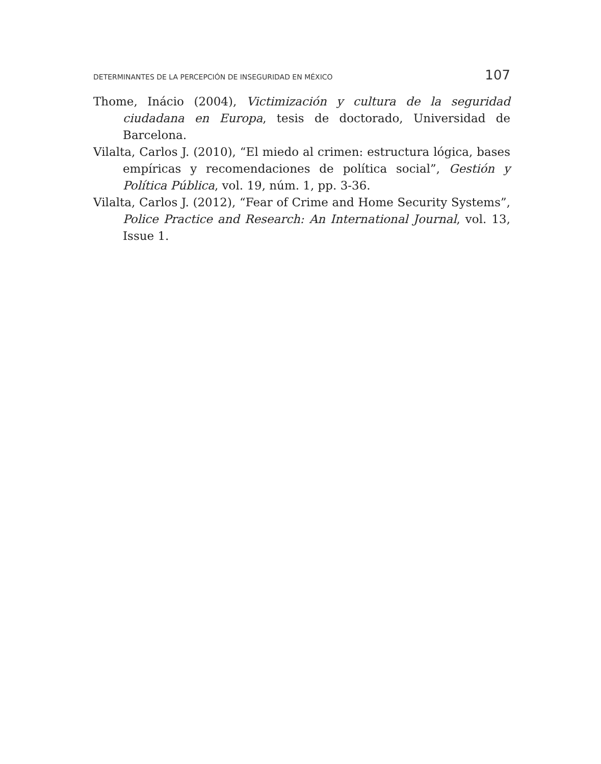DETERMINANTES DE LA PERCEPCIÓN DE INSEGURIDAD EN MÉXICO 107
Thome, Inácio (2004), Victimización y cultura de la seguridad ciudadana en Europa, tesis de doctorado, Universidad de Barcelona.
Vilalta, Carlos J. (2010), “El miedo al crimen: estructura lógica, bases empíricas y recomendaciones de política social”, Gestión y Política Pública, vol. 19, núm. 1, pp. 3-36.
Vilalta, Carlos J. (2012), “Fear of Crime and Home Security Systems”, Police Practice and Research: An International Journal, vol. 13, Issue 1.